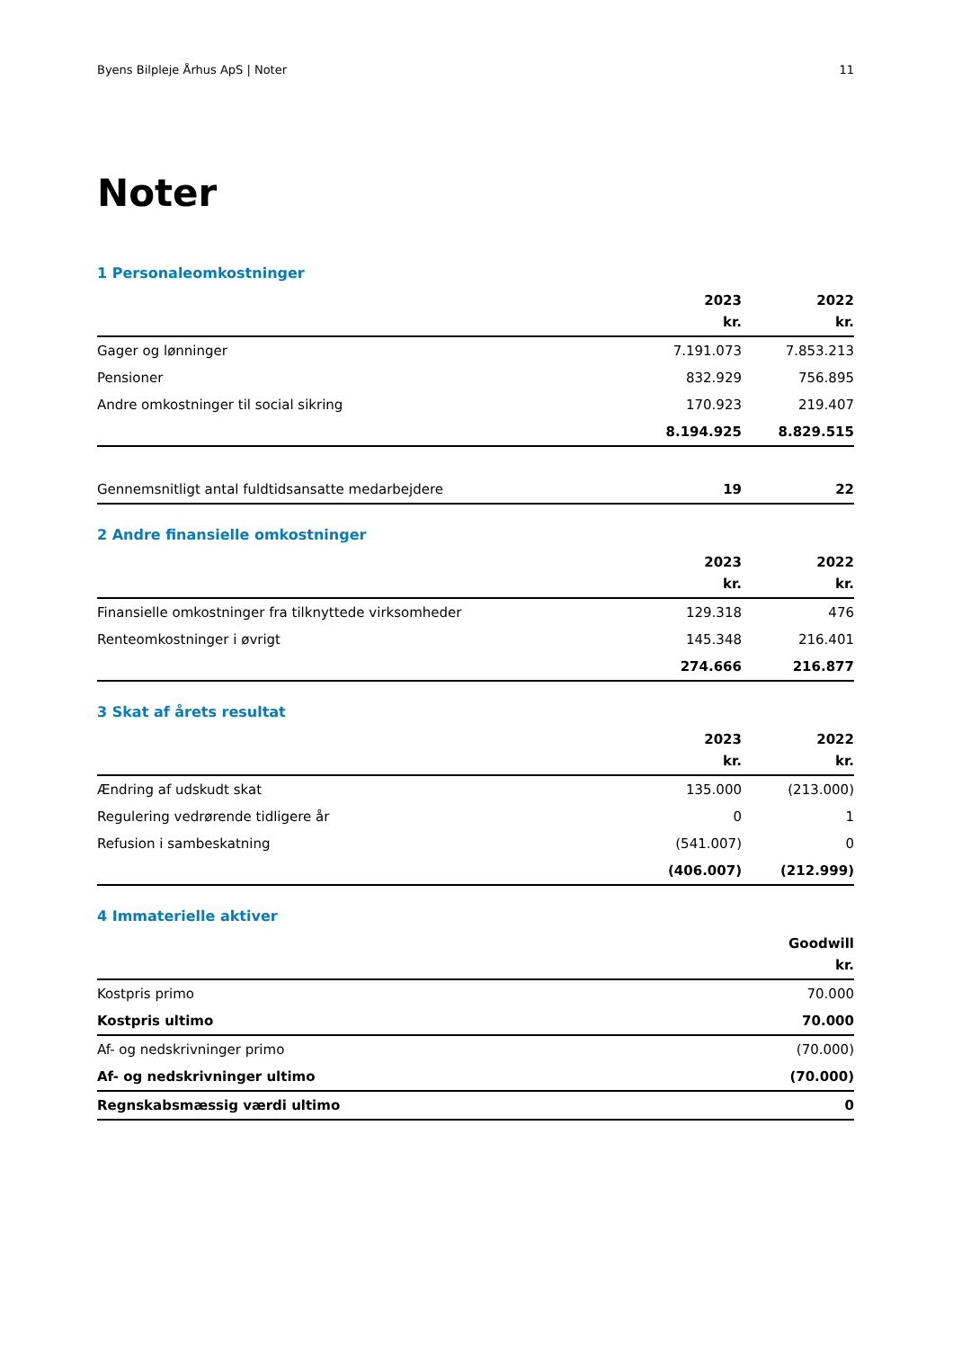Byens Bilpleje Århus ApS | Noter 11
Noter
1 Personaleomkostninger
| | 2023 | 2022 |
| --- | --- | --- |
| | kr. | kr. |
| Gager og lønninger | 7.191.073 | 7.853.213 |
| Pensioner | 832.929 | 756.895 |
| Andre omkostninger til social sikring | 170.923 | 219.407 |
| | 8.194.925 | 8.829.515 |
| Gennemsnitligt antal fuldtidsansatte medarbejdere | 19 | 22 |
2 Andre finansielle omkostninger
| | 2023 | 2022 |
| --- | --- | --- |
| | kr. | kr. |
| Finansielle omkostninger fra tilknyttede virksomheder | 129.318 | 476 |
| Renteomkostninger i øvrigt | 145.348 | 216.401 |
| | 274.666 | 216.877 |
3 Skat af årets resultat
| | 2023 | 2022 |
| --- | --- | --- |
| | kr. | kr. |
| Ændring af udskudt skat | 135.000 | (213.000) |
| Regulering vedrørende tidligere år | 0 | 1 |
| Refusion i sambeskatning | (541.007) | 0 |
| | (406.007) | (212.999) |
4 Immaterielle aktiver
| | Goodwill |
| --- | --- |
| | kr. |
| Kostpris primo | 70.000 |
| Kostpris ultimo | 70.000 |
| Af- og nedskrivninger primo | (70.000) |
| Af- og nedskrivninger ultimo | (70.000) |
| Regnskabsmæssig værdi ultimo | 0 |